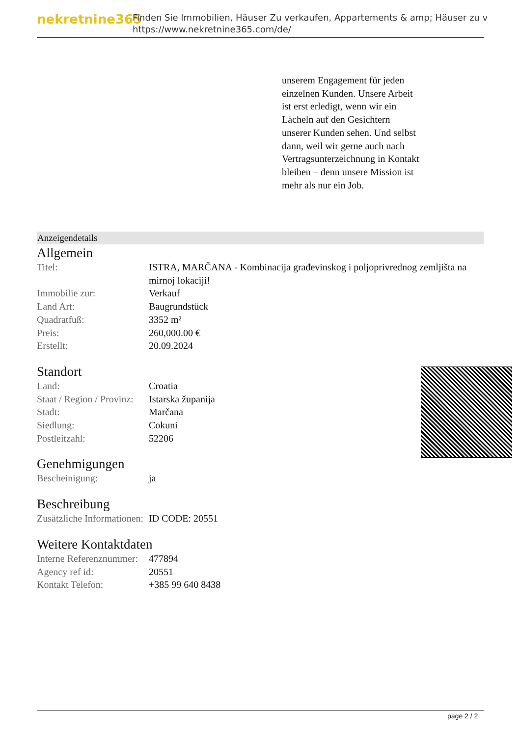nekretnine365
Finden Sie Immobilien, Häuser Zu verkaufen, Appartements & amp; Häuser zu v
https://www.nekretnine365.com/de/
unserem Engagement für jeden einzelnen Kunden. Unsere Arbeit ist erst erledigt, wenn wir ein Lächeln auf den Gesichtern unserer Kunden sehen. Und selbst dann, weil wir gerne auch nach Vertragsunterzeichnung in Kontakt bleiben – denn unsere Mission ist mehr als nur ein Job.
Anzeigendetails
Allgemein
| Titel: | ISTRA, MARČANA - Kombinacija građevinskog i poljoprivrednog zemljišta na mirnoj lokaciji! |
| Immobilie zur: | Verkauf |
| Land Art: | Baugrundstück |
| Quadratfuß: | 3352 m² |
| Preis: | 260,000.00 € |
| Erstellt: | 20.09.2024 |
Standort
| Land: | Croatia |
| Staat / Region / Provinz: | Istarska županija |
| Stadt: | Marčana |
| Siedlung: | Cokuni |
| Postleitzahl: | 52206 |
Genehmigungen
| Bescheinigung: | ja |
Beschreibung
| Zusätzliche Informationen: | ID CODE: 20551 |
Weitere Kontaktdaten
| Interne Referenznummer: | 477894 |
| Agency ref id: | 20551 |
| Kontakt Telefon: | +385 99 640 8438 |
page 2 / 2